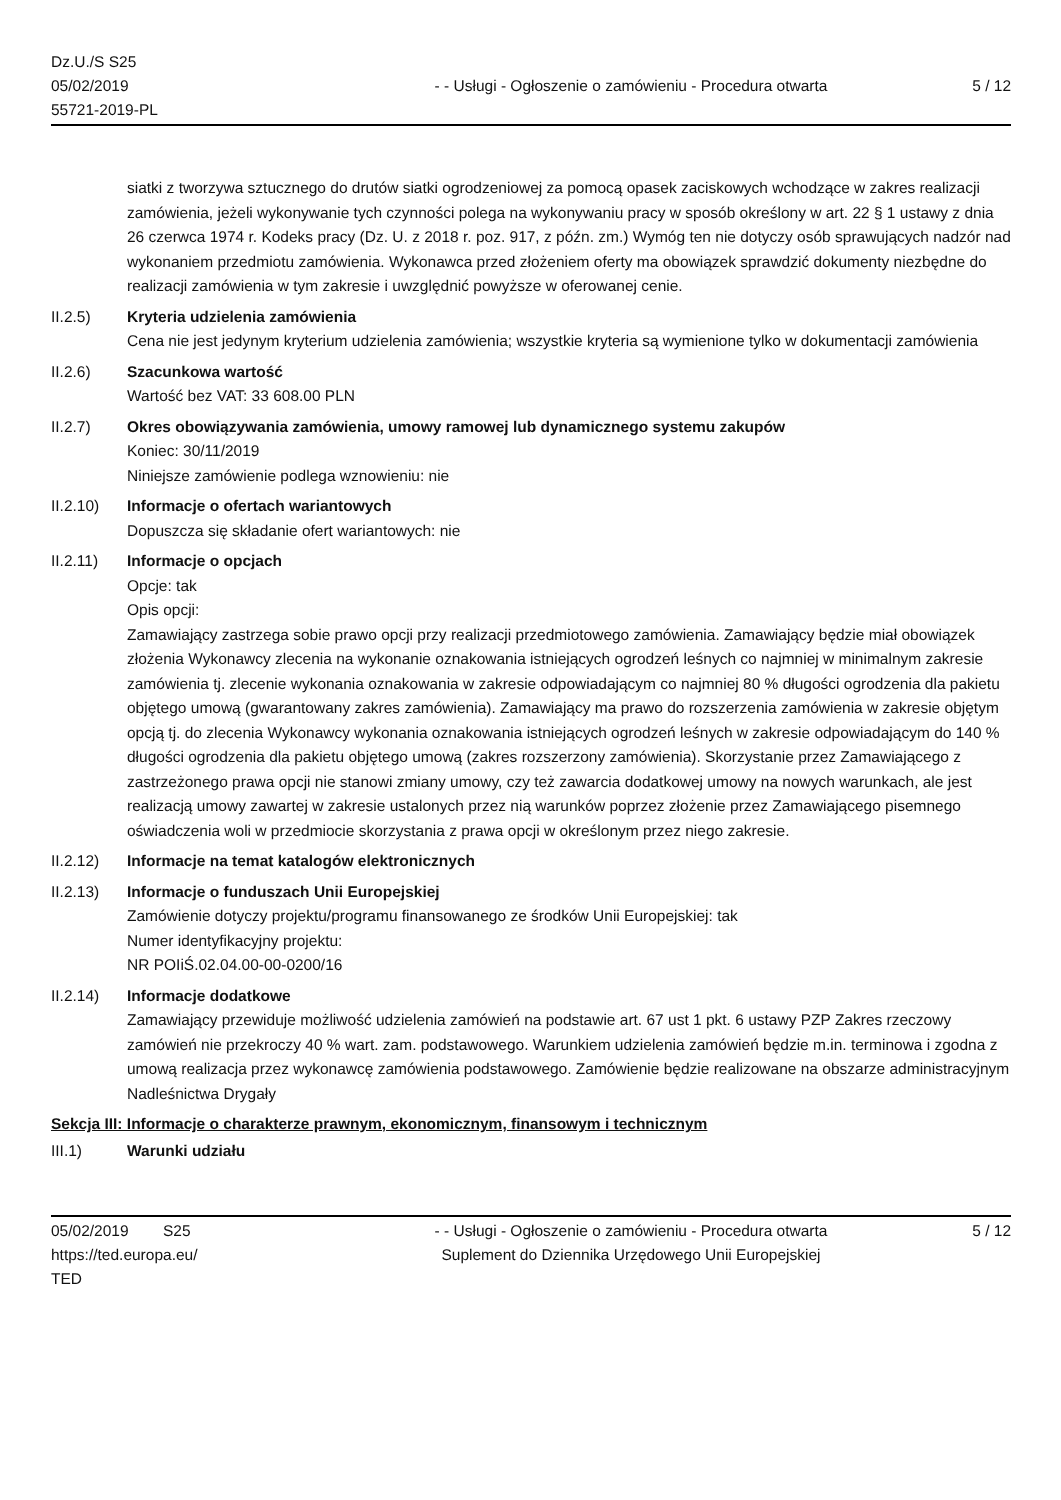Dz.U./S S25
05/02/2019
55721-2019-PL
- - Usługi - Ogłoszenie o zamówieniu - Procedura otwarta
5 / 12
siatki z tworzywa sztucznego do drutów siatki ogrodzeniowej za pomocą opasek zaciskowych wchodzące w zakres realizacji zamówienia, jeżeli wykonywanie tych czynności polega na wykonywaniu pracy w sposób określony w art. 22 § 1 ustawy z dnia 26 czerwca 1974 r. Kodeks pracy (Dz. U. z 2018 r. poz. 917, z późn. zm.) Wymóg ten nie dotyczy osób sprawujących nadzór nad wykonaniem przedmiotu zamówienia. Wykonawca przed złożeniem oferty ma obowiązek sprawdzić dokumenty niezbędne do realizacji zamówienia w tym zakresie i uwzględnić powyższe w oferowanej cenie.
II.2.5) Kryteria udzielenia zamówienia
Cena nie jest jedynym kryterium udzielenia zamówienia; wszystkie kryteria są wymienione tylko w dokumentacji zamówienia
II.2.6) Szacunkowa wartość
Wartość bez VAT: 33 608.00 PLN
II.2.7) Okres obowiązywania zamówienia, umowy ramowej lub dynamicznego systemu zakupów
Koniec: 30/11/2019
Niniejsze zamówienie podlega wznowieniu: nie
II.2.10) Informacje o ofertach wariantowych
Dopuszcza się składanie ofert wariantowych: nie
II.2.11) Informacje o opcjach
Opcje: tak
Opis opcji:
Zamawiający zastrzega sobie prawo opcji przy realizacji przedmiotowego zamówienia. Zamawiający będzie miał obowiązek złożenia Wykonawcy zlecenia na wykonanie oznakowania istniejących ogrodzeń leśnych co najmniej w minimalnym zakresie zamówienia tj. zlecenie wykonania oznakowania w zakresie odpowiadającym co najmniej 80 % długości ogrodzenia dla pakietu objętego umową (gwarantowany zakres zamówienia). Zamawiający ma prawo do rozszerzenia zamówienia w zakresie objętym opcją tj. do zlecenia Wykonawcy wykonania oznakowania istniejących ogrodzeń leśnych w zakresie odpowiadającym do 140 % długości ogrodzenia dla pakietu objętego umową (zakres rozszerzony zamówienia). Skorzystanie przez Zamawiającego z zastrzeżonego prawa opcji nie stanowi zmiany umowy, czy też zawarcia dodatkowej umowy na nowych warunkach, ale jest realizacją umowy zawartej w zakresie ustalonych przez nią warunków poprzez złożenie przez Zamawiającego pisemnego oświadczenia woli w przedmiocie skorzystania z prawa opcji w określonym przez niego zakresie.
II.2.12) Informacje na temat katalogów elektronicznych
II.2.13) Informacje o funduszach Unii Europejskiej
Zamówienie dotyczy projektu/programu finansowanego ze środków Unii Europejskiej: tak
Numer identyfikacyjny projektu:
NR POIiŚ.02.04.00-00-0200/16
II.2.14) Informacje dodatkowe
Zamawiający przewiduje możliwość udzielenia zamówień na podstawie art. 67 ust 1 pkt. 6 ustawy PZP Zakres rzeczowy zamówień nie przekroczy 40 % wart. zam. podstawowego. Warunkiem udzielenia zamówień będzie m.in. terminowa i zgodna z umową realizacja przez wykonawcę zamówienia podstawowego. Zamówienie będzie realizowane na obszarze administracyjnym Nadleśnictwa Drygały
Sekcja III: Informacje o charakterze prawnym, ekonomicznym, finansowym i technicznym
III.1) Warunki udziału
05/02/2019 S25
https://ted.europa.eu/
TED
- - Usługi - Ogłoszenie o zamówieniu - Procedura otwarta
Suplement do Dziennika Urzędowego Unii Europejskiej
5 / 12